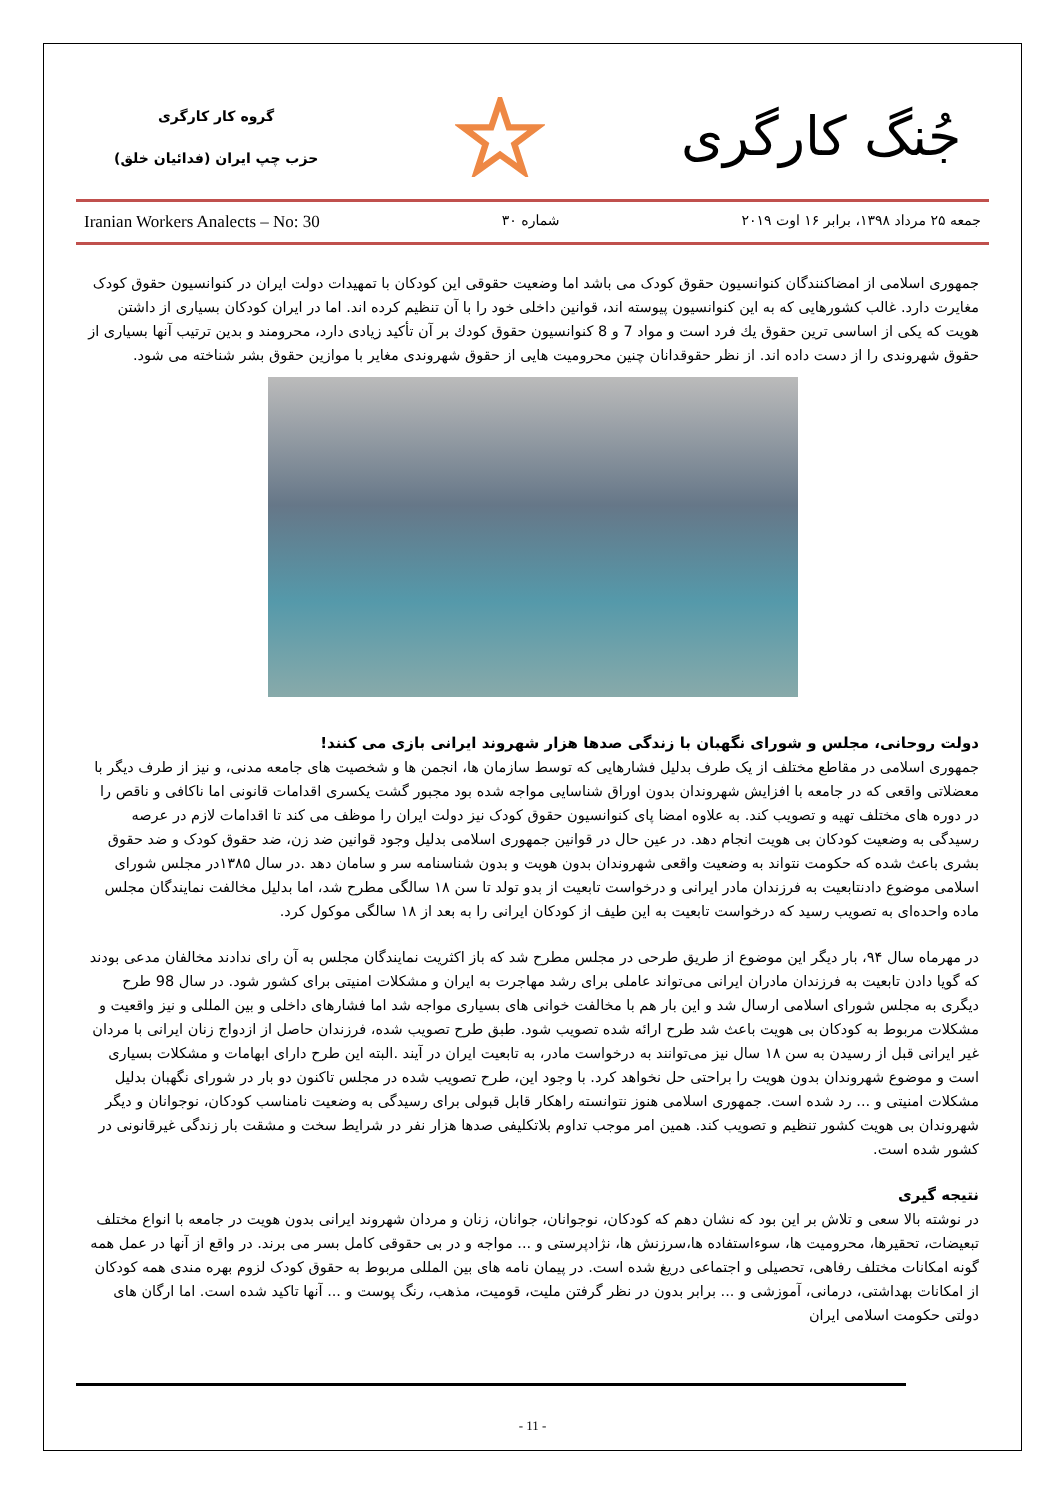گروه کار کارگری
حزب چپ ایران (فدائیان خلق)
جُنگ کارگری
Iranian Workers Analects – No: 30 شماره ۳۰ جمعه ۲۵ مرداد ۱۳۹۸، برابر ۱۶ اوت ۲۰۱۹
جمهوری اسلامی از امضاکنندگان کنوانسیون حقوق کودک می باشد اما وضعیت حقوقی این کودکان با تمهیدات دولت ایران در کنوانسیون حقوق کودک مغایرت دارد. غالب کشورهایی که به این کنوانسیون پیوسته اند، قوانین داخلی خود را با آن تنظیم کرده اند. اما در ایران کودکان بسیاری از داشتن هویت که یکی از اساسی ترین حقوق يك فرد است و مواد 7 و 8 کنوانسیون حقوق كودك بر آن تأکید زیادی دارد، محرومند و بدین ترتیب آنها بسیاری از حقوق شهروندی را از دست داده اند. از نظر حقوقدانان چنین محرومیت هایی از حقوق شهروندی مغایر با موازین حقوق بشر شناخته می شود.
دولت روحانی، مجلس و شورای نگهبان با زندگی صدها هزار شهروند ایرانی بازی می کنند!
جمهوری اسلامی در مقاطع مختلف از یک طرف بدلیل فشارهایی که توسط سازمان ها، انجمن ها و شخصیت های جامعه مدنی، و نیز از طرف دیگر با معضلاتی واقعی که در جامعه با افزایش شهروندان بدون اوراق شناسایی مواجه شده بود مجبور گشت یکسری اقدامات قانونی اما ناکافی و ناقص را در دوره های مختلف تهیه و تصویب کند. به علاوه امضا پای کنوانسیون حقوق کودک نیز دولت ایران را موظف می کند تا اقدامات لازم در عرصه رسیدگی به وضعیت کودکان بی هویت انجام دهد. در عین حال در قوانین جمهوری اسلامی بدلیل وجود قوانین ضد زن، ضد حقوق کودک و ضد حقوق بشری باعث شده که حکومت نتواند به وضعیت واقعی شهروندان بدون هویت و بدون شناسنامه سر و سامان دهد .در سال ۱۳۸۵در مجلس شورای اسلامی موضوع دادنتابعیت به فرزندان مادر ایرانی و درخواست تابعیت از بدو تولد تا سن ۱۸ سالگی مطرح شد، اما بدلیل مخالفت نمایندگان مجلس ماده واحده‌ای به تصویب رسید که درخواست تابعیت به این طیف از کودکان ایرانی را به بعد از ۱۸ سالگی موکول کرد.
در مهرماه سال ۹۴، بار دیگر این موضوع از طریق طرحی در مجلس مطرح شد که باز اکثریت نمایندگان مجلس به آن رای ندادند مخالفان مدعی بودند که گویا دادن تابعیت به فرزندان مادران ایرانی می‌تواند عاملی برای رشد مهاجرت به ایران و مشکلات امنیتی برای کشور شود. در سال 98 طرح دیگری به مجلس شورای اسلامی ارسال شد و این بار هم با مخالفت خوانی های بسیاری مواجه شد اما فشارهای داخلی و بین المللی و نیز واقعیت و مشکلات مربوط به کودکان بی هویت باعث شد طرح ارائه شده تصویب شود. طبق طرح تصویب شده، فرزندان حاصل از ازدواج زنان ایرانی با مردان غیر ایرانی قبل از رسیدن به سن ۱۸ سال نیز می‌توانند به درخواست مادر، به تابعیت ایران در آیند .البته این طرح دارای ابهامات و مشکلات بسیاری است و موضوع شهروندان بدون هویت را براحتی حل نخواهد کرد. با وجود این، طرح تصویب شده در مجلس تاکنون دو بار در شورای نگهبان بدلیل مشکلات امنیتی و ... رد شده است. جمهوری اسلامی هنوز نتوانسته راهکار قابل قبولی برای رسیدگی به وضعیت نامناسب کودکان، نوجوانان و دیگر شهروندان بی هویت کشور تنظیم و تصویب کند. همین امر موجب تداوم بلاتکلیفی صدها هزار نفر در شرایط سخت و مشقت بار زندگی غیرقانونی در کشور شده است.
نتیجه گیری
در نوشته بالا سعی و تلاش بر این بود که نشان دهم که کودکان، نوجوانان، جوانان، زنان و مردان شهروند ایرانی بدون هویت در جامعه با انواع مختلف تبعیضات، تحقیرها، محرومیت ها، سوءاستفاده ها،سرزنش ها، نژادپرستی و ... مواجه و در بی حقوقی کامل بسر می برند. در واقع از آنها در عمل همه گونه امکانات مختلف رفاهی، تحصیلی و اجتماعی دریغ شده است. در پیمان نامه های بین المللی مربوط به حقوق کودک لزوم بهره مندی همه کودکان از امکانات بهداشتی، درمانی، آموزشی و ... برابر بدون در نظر گرفتن ملیت، قومیت، مذهب، رنگ پوست و ... آنها تاکید شده است. اما ارگان های دولتی حکومت اسلامی ایران
- 11 -